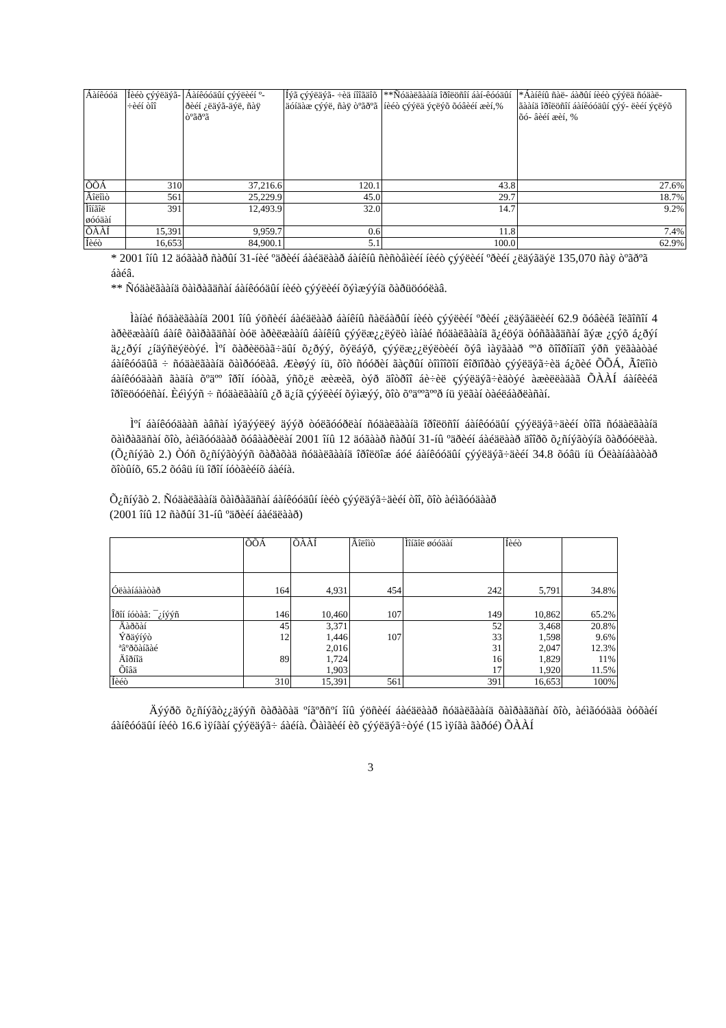| Áàíêóóä | Íèéò çýýëäýã- ÷èéí òîî | Áàíêóóäûí çýýëèéí º- ðèéí ¿ëäýã-äýë, ñàÿ òºãðºã | Íýã çýýëäýã- ÷èä íîîãäîõ äóíäàæ çýýë, ñàÿ òºãðºã | **Ñóäàëãààíä îðîëöñîí áàí-êóóäûí íèéò çýýëä ýçëýõ õóâèéí æèí,% | *Áàíêíû ñàë- áàðûí íèéò çýýëä ñóäàë- ãààíä îðîëöñîí áàíêóóäûí çýý- ëèéí ýçëýõ õó- âèéí æèí, % |
| --- | --- | --- | --- | --- | --- |
| ÕÕÁ | 310 | 37,216.6 | 120.1 | 43.8 | 27.6% |
| Ãîëîìò | 561 | 25,229.9 | 45.0 | 29.7 | 18.7% |
| Ìîíãîë øóóäàí | 391 | 12,493.9 | 32.0 | 14.7 | 9.2% |
| ÕÀÀÍ | 15,391 | 9,959.7 | 0.6 | 11.8 | 7.4% |
| Íèéò | 16,653 | 84,900.1 | 5.1 | 100.0 | 62.9% |
* 2001 îíû 12 äóãààð ñàðûí 31-íèé ºäðèéí áàéäëààð áàíêíû ñèñòåìèéí íèéò çýýëèéí ºðèéí ¿ëäýãäýë 135,070 ñàÿ òºãðºã áàéâ.
** Ñóäàëãààíä õàìðàãäñàí áàíêóóäûí íèéò çýýëèéí õýìæýýíä õàðüöóóëàâ.
Ìàíàé ñóäàëãààíä 2001 îíû ýöñèéí áàéäëààð áàíêíû ñàëáàðûí íèéò çýýëèéí ºðèéí ¿ëäýãäëèéí 62.9 õóâèéã îëãîñîí 4 àðèëæààíû áàíê õàìðàãäñàí òóë àðèëæààíû áàíêíû çýýëæ¿¿ëýëò ìàíàé ñóäàëãààíä ã¿éöýä òóñãàãäñàí ãýæ ¿çýõ á¿ðýí ä¿¿ðýí ¿íäýñëýëòýé. Ìºí õàðèëöàã÷äûí õ¿ðýý, õýëáýð, çýýëæ¿¿ëýëòèéí õýâ ìàÿãààð ººð õîîðîíäîî ýðñ ÿëãààòàé áàíêóóäûã ÷ ñóäàëãààíä õàìðóóëàâ. Æèøýý íü, õîò ñóóðèí ãàçðûí òîìîîõîí êîðïîðàò çýýëäýã÷èä á¿õèé ÕÕÁ, Ãîëîìò áàíêóóäààñ ãàäíà õºäºº îðîí íóòàã, ýñõ¿ë æèæèã, òýð äîòðîî áè÷èë çýýëäýã÷èäòýé àæèëëàäàã ÕÀÀÍ áàíêèéã îðîëöóóëñàí. Èéìýýñ ÷ ñóäàëãààíû ¿ð ä¿íã çýýëèéí õýìæýý, õîò õºäººãººð íü ÿëãàí òàéëáàðëàñàí.
Ìºí áàíêóóäààñ àâñàí ìýäýýëëý äýýð òóëãóóðëàí ñóäàëãààíä îðîëöñîí áàíêóóäûí çýýëäýã÷äèéí òîîã ñóäàëãààíä õàìðàãäñàí õîò, àéìãóóäààð õóâààðèëàí 2001 îíû 12 äóãààð ñàðûí 31-íû ºäðèéí áàéäëààð äîîðõ õ¿ñíýãòýíä õàðóóëëàà. (Õ¿ñíýãò 2.) Òóñ õ¿ñíýãòýýñ õàðàõàä ñóäàëãààíä îðîëöîæ áóé áàíêóóäûí çýýëäýã÷äèéí 34.8 õóâü íü Óëààíáààòàð õîòûíõ, 65.2 õóâü íü îðîí íóòãèéíõ áàéíà.
Õ¿ñíýãò 2. Ñóäàëãààíä õàìðàãäñàí áàíêóóäûí íèéò çýýëäýã÷äèéí òîî, õîò àéìãóóäààð
(2001 îíû 12 ñàðûí 31-íû ºäðèéí áàéäëààð)
| | ÕÕÁ | ÕÀÀÍ | Ãîëîìò | Ìîíãîë øóóäàí | Íèéò | |
| Óëààíáààòàð | 164 | 4,931 | 454 | 242 | 5,791 | 34.8% |
| Îðîí íóòàã: ¯¿íýýñ | 146 | 10,460 | 107 | 149 | 10,862 | 65.2% |
| Äàðõàí | 45 | 3,371 | | 52 | 3,468 | 20.8% |
| Ýðäýíýò | 12 | 1,446 | 107 | 33 | 1,598 | 9.6% |
| ªâºðõàíãàé | | 2,016 | | 31 | 2,047 | 12.3% |
| Äîðíîä | 89 | 1,724 | | 16 | 1,829 | 11% |
| Õîâä | | 1,903 | | 17 | 1,920 | 11.5% |
| Íèéò | 310 | 15,391 | 561 | 391 | 16,653 | 100% |
Äýýðõ õ¿ñíýãò¿¿äýýñ õàðàõàä ºíãºðñºí îíû ýöñèéí áàéäëààð ñóäàëãààíä õàìðàãäñàí õîò, àéìãóóäàä òóõàéí áàíêóóäûí íèéò 16.6 ìÿíãàí çýýëäýã÷ áàéíà. Õàìãèéí èõ çýýëäýã÷òýé (15 ìÿíãà ãàðóé) ÕÀÀÍ
3